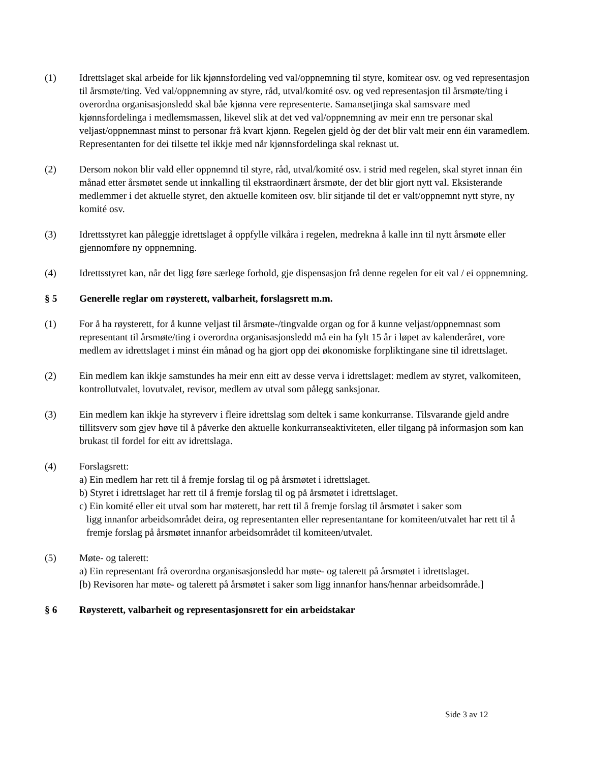(1) Idrettslaget skal arbeide for lik kjønnsfordeling ved val/oppnemning til styre, komitear osv. og ved representasjon til årsmøte/ting. Ved val/oppnemning av styre, råd, utval/komité osv. og ved representasjon til årsmøte/ting i overordna organisasjonsledd skal båe kjønna vere representerte. Samansetjinga skal samsvare med kjønnsfordelinga i medlemsmassen, likevel slik at det ved val/oppnemning av meir enn tre personar skal veljast/oppnemnast minst to personar frå kvart kjønn. Regelen gjeld òg der det blir valt meir enn éin varamedlem. Representanten for dei tilsette tel ikkje med når kjønnsfordelinga skal reknast ut.
(2) Dersom nokon blir vald eller oppnemnd til styre, råd, utval/komité osv. i strid med regelen, skal styret innan éin månad etter årsmøtet sende ut innkalling til ekstraordinært årsmøte, der det blir gjort nytt val. Eksisterande medlemmer i det aktuelle styret, den aktuelle komiteen osv. blir sitjande til det er valt/oppnemnt nytt styre, ny komité osv.
(3) Idrettsstyret kan påleggje idrettslaget å oppfylle vilkåra i regelen, medrekna å kalle inn til nytt årsmøte eller gjennomføre ny oppnemning.
(4) Idrettsstyret kan, når det ligg føre særlege forhold, gje dispensasjon frå denne regelen for eit val / ei oppnemning.
§ 5 Generelle reglar om røysterett, valbarheit, forslagsrett m.m.
(1) For å ha røysterett, for å kunne veljast til årsmøte-/tingvalde organ og for å kunne veljast/oppnemnast som representant til årsmøte/ting i overordna organisasjonsledd må ein ha fylt 15 år i løpet av kalenderåret, vore medlem av idrettslaget i minst éin månad og ha gjort opp dei økonomiske forpliktingane sine til idrettslaget.
(2) Ein medlem kan ikkje samstundes ha meir enn eitt av desse verva i idrettslaget: medlem av styret, valkomiteen, kontrollutvalet, lovutvalet, revisor, medlem av utval som pålegg sanksjonar.
(3) Ein medlem kan ikkje ha styreverv i fleire idrettslag som deltek i same konkurranse. Tilsvarande gjeld andre tillitsverv som gjev høve til å påverke den aktuelle konkurranseaktiviteten, eller tilgang på informasjon som kan brukast til fordel for eitt av idrettslaga.
(4) Forslagsrett:
a) Ein medlem har rett til å fremje forslag til og på årsmøtet i idrettslaget.
b) Styret i idrettslaget har rett til å fremje forslag til og på årsmøtet i idrettslaget.
c) Ein komité eller eit utval som har møterett, har rett til å fremje forslag til årsmøtet i saker som
ligg innanfor arbeidsområdet deira, og representanten eller representantane for komiteen/utvalet har rett til å fremje forslag på årsmøtet innanfor arbeidsområdet til komiteen/utvalet.
(5) Møte- og talerett:
a) Ein representant frå overordna organisasjonsledd har møte- og talerett på årsmøtet i idrettslaget.
[b) Revisoren har møte- og talerett på årsmøtet i saker som ligg innanfor hans/hennar arbeidsområde.]
§ 6 Røysterett, valbarheit og representasjonsrett for ein arbeidstakar
Side 3 av 12